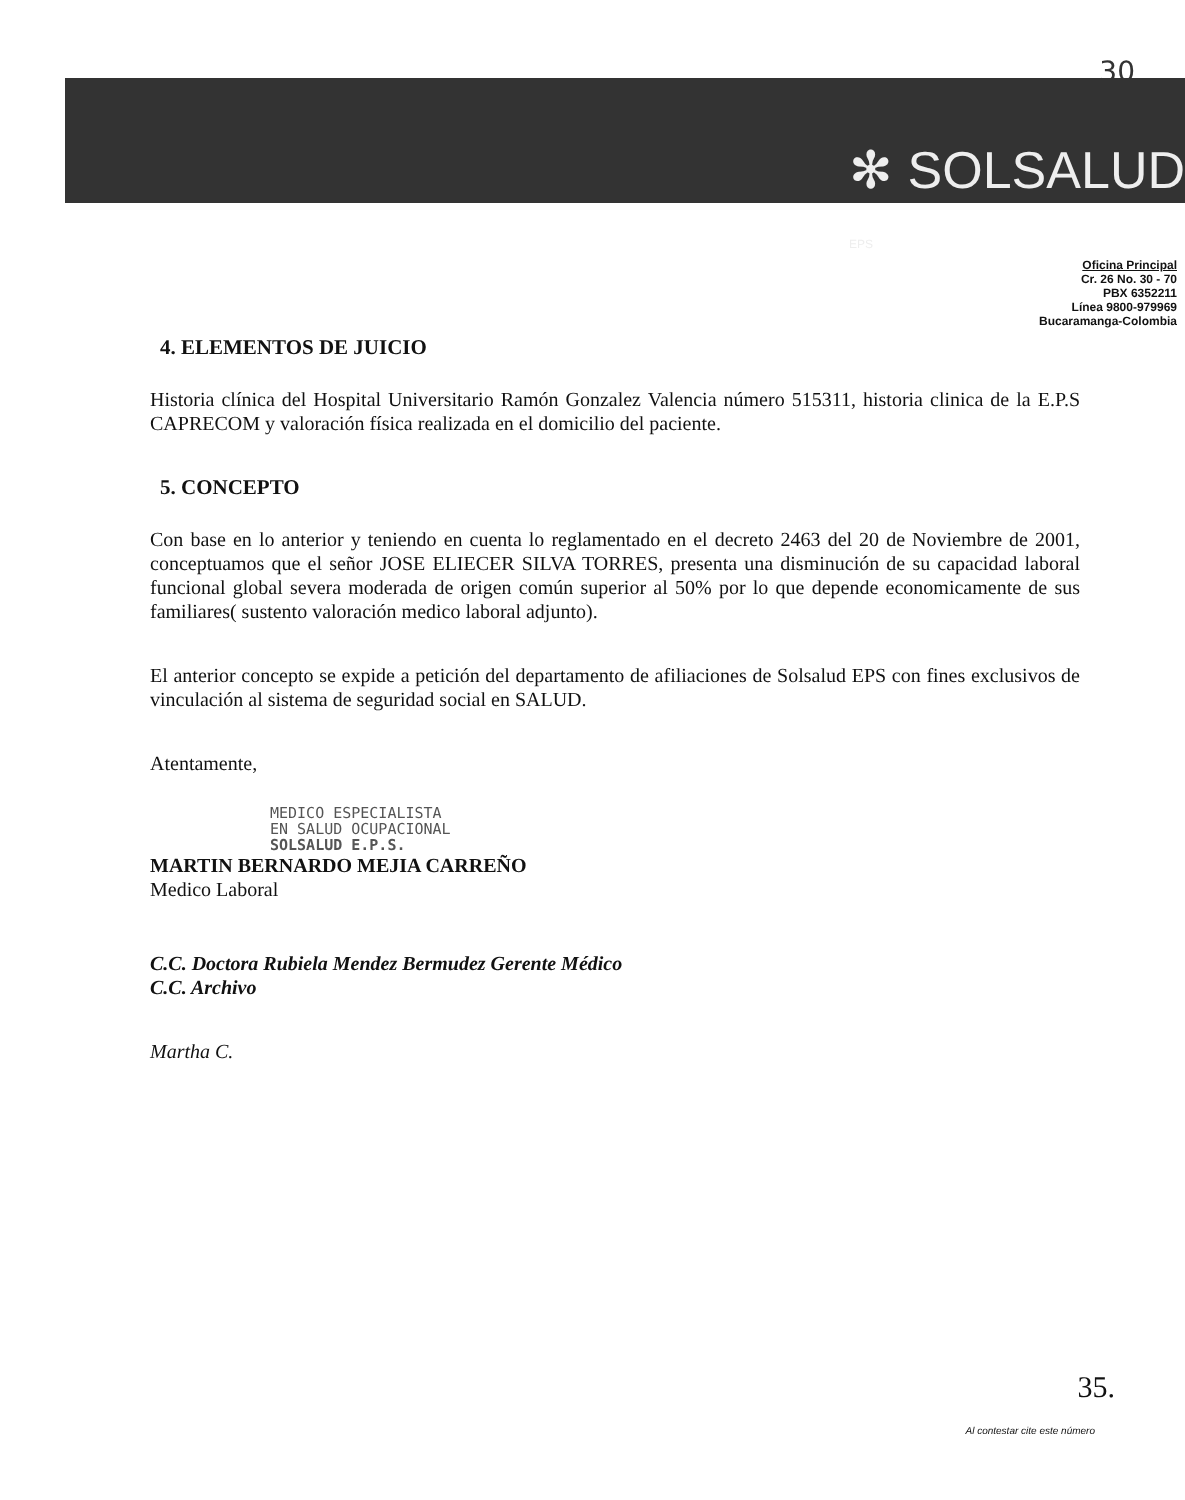30
✻ SOLSALUD
EPS
Oficina Principal
Cr. 26 No. 30 - 70
PBX 6352211
Línea 9800-979969
Bucaramanga-Colombia
4. ELEMENTOS DE JUICIO
Historia clínica del Hospital Universitario Ramón Gonzalez Valencia número 515311, historia clinica de la E.P.S CAPRECOM y valoración física realizada en el domicilio del paciente.
5. CONCEPTO
Con base en lo anterior y teniendo en cuenta lo reglamentado en el decreto 2463 del 20 de Noviembre de 2001, conceptuamos que el señor JOSE ELIECER SILVA TORRES, presenta una disminución de su capacidad laboral funcional global severa moderada de origen común superior al 50% por lo que depende economicamente de sus familiares( sustento valoración medico laboral adjunto).
El anterior concepto se expide a petición del departamento de afiliaciones de Solsalud EPS con fines exclusivos de vinculación al sistema de seguridad social en SALUD.
Atentamente,
MEDICO ESPECIALISTA
EN SALUD OCUPACIONAL
SOLSALUD E.P.S.
MARTIN BERNARDO MEJIA CARREÑO
Medico Laboral
C.C. Doctora Rubiela Mendez Bermudez Gerente Médico
C.C. Archivo
Martha C.
35.
Al contestar cite este número